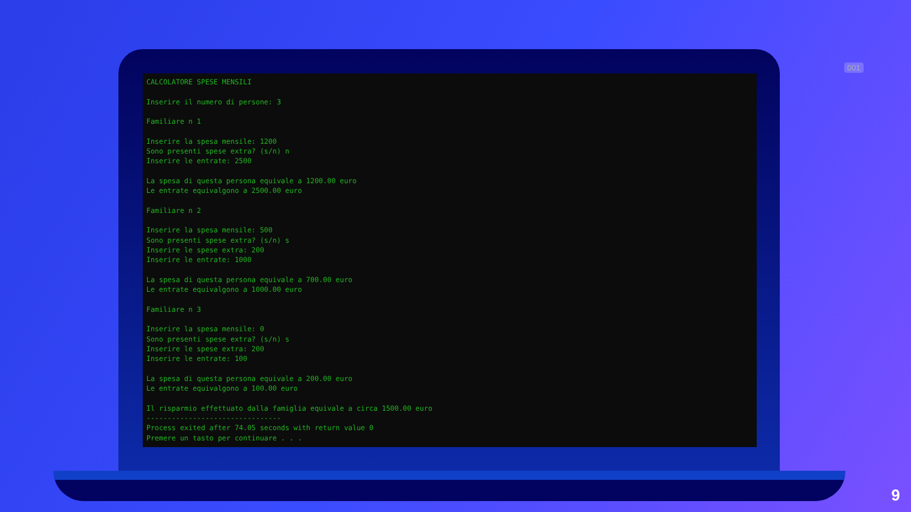001
CALCOLATORE SPESE MENSILI

Inserire il numero di persone: 3

Familiare n 1

Inserire la spesa mensile: 1200
Sono presenti spese extra? (s/n) n
Inserire le entrate: 2500

La spesa di questa persona equivale a 1200.00 euro
Le entrate equivalgono a 2500.00 euro

Familiare n 2

Inserire la spesa mensile: 500
Sono presenti spese extra? (s/n) s
Inserire le spese extra: 200
Inserire le entrate: 1000

La spesa di questa persona equivale a 700.00 euro
Le entrate equivalgono a 1000.00 euro

Familiare n 3

Inserire la spesa mensile: 0
Sono presenti spese extra? (s/n) s
Inserire le spese extra: 200
Inserire le entrate: 100

La spesa di questa persona equivale a 200.00 euro
Le entrate equivalgono a 100.00 euro

Il risparmio effettuato dalla famiglia equivale a circa 1500.00 euro
--------------------------------
Process exited after 74.05 seconds with return value 0
Premere un tasto per continuare . . .
9